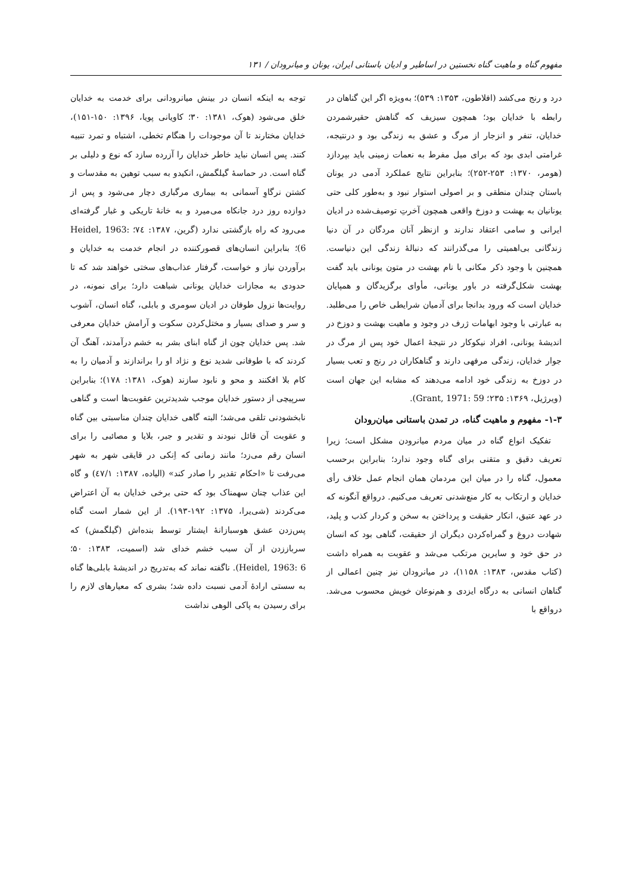مفهوم گناه و ماهیت گناه نخستین در اساطیر و ادیان باستانی ایران، یونان و میانرودان / ۱۳۱
درد و رنج می‌کشد (افلاطون، ۱۳۵۳: ۵۳۹)؛ به‌ویژه اگر این گناهان در رابطه با خدایان بود؛ همچون سیزیف که گناهش حقیرشمردن خدایان، تنفر و انزجار از مرگ و عشق به زندگی بود و درنتیجه، غرامتی ابدی بود که برای میل مفرط به نعمات زمینی باید بپردازد (هومر، ۱۳۷۰: ۲۵۳-۲۵۲)؛ بنابراین نتایج عملکرد آدمی در یونان باستان چندان منطقی و بر اصولی استوار نبود و به‌طور کلی حتی یونانیان به بهشت و دوزخ واقعی همچون آخرتِ توصیف‌شده در ادیان ایرانی و سامی اعتقاد ندارند و ازنظر آنان مردگان در آن دنیا زندگانی بی‌اهمیتی را می‌گذرانند که دنبالهٔ زندگی این دنیاست. همچنین با وجود ذکر مکانی با نام بهشت در متون یونانی باید گفت بهشت شکل‌گرفته در باور یونانی، مأوای برگزیدگان و همپایان خدایان است که ورود بدانجا برای آدمیان شرایطی خاص را می‌طلبد. به عبارتی با وجود ابهامات ژرف در وجود و ماهیت بهشت و دوزخ در اندیشهٔ یونانی، افراد نیکوکار در نتیجهٔ اعمال خود پس از مرگ در جوار خدایان، زندگی مرفهی دارند و گناهکاران در رنج و تعب بسیار در دوزخ به زندگی خود ادامه می‌دهند که مشابه این جهان است (ویرژیل، ۱۳۶۹: ۲۳۵؛ Grant, 1971: 59).
۱-۳- مفهوم و ماهیت گناه، در تمدن باستانی میان‌رودان
تفکیک انواع گناه در میان مردم میانرودن مشکل است؛ زیرا تعریف دقیق و متقنی برای گناه وجود ندارد؛ بنابراین برحسب معمول، گناه را در میان این مردمان همان انجام عمل خلاف رأی خدایان و ارتکاب به کار منع‌شدنی تعریف می‌کنیم. درواقع آنگونه که در عهد عتیق، انکار حقیقت و پرداختن به سخن و کردار کذب و پلید، شهادت دروغ و گمراه‌کردن دیگران از حقیقت، گناهی بود که انسان در حق خود و سایرین مرتکب می‌شد و عقوبت به همراه داشت (کتاب مقدس، ۱۳۸۳: ۱۱۵۸)، در میانرودان نیز چنین اعمالی از گناهان انسانی به درگاه ایزدی و هم‌نوعان خویش محسوب می‌شد. درواقع با
توجه به اینکه انسان در بینش میانرودانی برای خدمت به خدایان خلق می‌شود (هوک، ۱۳۸۱: ۳۰؛ کاویانی پویا، ۱۳۹۶: ۱۵۰-۱۵۱)، خدایان مختارند تا آن موجودات را هنگام تخطی، اشتباه و تمرد تنبیه کنند. پس انسان نباید خاطر خدایان را آزرده سازد که نوع و دلیلی بر گناه است. در حماسهٔ گیلگمش، انکیدو به سبب توهین به مقدسات و کشتن نرگاوِ آسمانی به بیماری مرگباری دچار می‌شود و پس از دوازده روز درد جانکاه می‌میرد و به خانهٔ تاریکی و غبار گرفته‌ای می‌رود که راه بازگشتی ندارد (گرین، ۱۳۸۷: ۷٤؛ Heidel, 1963: 6)؛ بنابراین انسان‌های قصورکننده در انجام خدمت به خدایان و برآوردن نیاز و خواست، گرفتار عذاب‌های سختی خواهند شد که تا حدودی به مجازات خدایان یونانی شباهت دارد؛ برای نمونه، در روایت‌ها نزول طوفان در ادیان سومری و بابلی، گناه انسان، آشوب و سر و صدای بسیار و مختل‌کردن سکوت و آرامش خدایان معرفی شد. پس خدایان چون از گناه ابنای بشر به خشم درآمدند، آهنگ آن کردند که با طوفانی شدید نوع و نژاد او را براندازند و آدمیان را به کام بلا افکنند و محو و نابود سازند (هوک، ۱۳۸۱: ۱۷۸)؛ بنابراین سرپیچی از دستور خدایان موجب شدیدترین عقوبت‌ها است و گناهی نابخشودنی تلقی می‌شد؛ البته گاهی خدایان چندان مناسبتی بین گناه و عقوبت آن قائل نبودند و تقدیر و جبر، بلایا و مصائبی را برای انسان رقم می‌زد؛ مانند زمانی که اِنکی در قایقی شهر به شهر می‌رفت تا «احکام تقدیر را صادر کند» (الیاده، ۱۳۸۷: ٤۷/۱) و گاه این عذاب چنان سهمناک بود که حتی برخی خدایان به آن اعتراض می‌کردند (شی‌یرا، ۱۳۷۵: ۱۹۲-۱۹۳). از این شمار است گناه پس‌زدن عشق هوسبازانهٔ ایشتار توسط بنده‌اش (گیلگمش) که سرباززدن از آن سبب خشم خدای شد (اسمیت، ۱۳۸۳: ۵۰؛ Heidel, 1963: 6). ناگفته نماند که به‌تدریج در اندیشهٔ بابلی‌ها گناه به سستی ارادهٔ آدمی نسبت داده شد؛ بشری که معیارهای لازم را برای رسیدن به پاکی الوهی نداشت